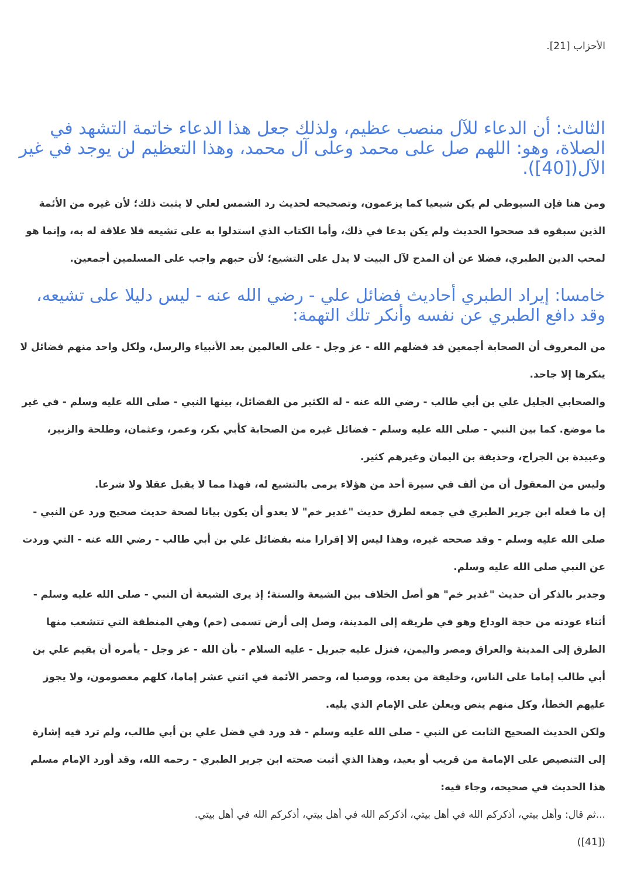الأحزاب [21].
الثالث: أن الدعاء للآل منصب عظيم، ولذلك جعل هذا الدعاء خاتمة التشهد في الصلاة، وهو: اللهم صل على محمد وعلى آل محمد، وهذا التعظيم لن يوجد في غير الآل([40]).
ومن هنا فإن السيوطي لم يكن شيعيا كما يزعمون، وتصحيحه لحديث رد الشمس لعلي لا يثبت ذلك؛ لأن غيره من الأئمة الذين سبقوه قد صححوا الحديث ولم يكن بدعا في ذلك، وأما الكتاب الذي استدلوا به على تشيعه فلا علاقة له به، وإنما هو لمحب الدين الطبري، فضلا عن أن المدح لآل البيت لا يدل على التشيع؛ لأن حبهم واجب على المسلمين أجمعين.
خامسا: إيراد الطبري أحاديث فضائل علي - رضي الله عنه - ليس دليلا على تشيعه، وقد دافع الطبري عن نفسه وأنكر تلك التهمة:
من المعروف أن الصحابة أجمعين قد فضلهم الله - عز وجل - على العالمين بعد الأنبياء والرسل، ولكل واحد منهم فضائل لا ينكرها إلا جاحد.
والصحابي الجليل علي بن أبي طالب - رضي الله عنه - له الكثير من الفضائل، بينها النبي - صلى الله عليه وسلم - في غير ما موضع. كما بين النبي - صلى الله عليه وسلم - فضائل غيره من الصحابة كأبي بكر، وعمر، وعثمان، وطلحة والزبير، وعبيدة بن الجراح، وحذيفة بن اليمان وغيرهم كثير.
وليس من المعقول أن من ألف في سيرة أحد من هؤلاء يرمى بالتشيع له، فهذا مما لا يقبل عقلا ولا شرعا.
إن ما فعله ابن جرير الطبري في جمعه لطرق حديث "غدير خم" لا يعدو أن يكون بيانا لصحة حديث صحيح ورد عن النبي - صلى الله عليه وسلم - وقد صححه غيره، وهذا ليس إلا إقرارا منه بفضائل علي بن أبي طالب - رضي الله عنه - التي وردت عن النبي صلى الله عليه وسلم.
وجدير بالذكر أن حديث "غدير خم" هو أصل الخلاف بين الشيعة والسنة؛ إذ يرى الشيعة أن النبي - صلى الله عليه وسلم - أثناء عودته من حجة الوداع وهو في طريقه إلى المدينة، وصل إلى أرض تسمى (خم) وهي المنطقة التي تتشعب منها الطرق إلى المدينة والعراق ومصر واليمن، فنزل عليه جبريل - عليه السلام - بأن الله - عز وجل - يأمره أن يقيم علي بن أبي طالب إماما على الناس، وخليفة من بعده، ووصيا له، وحصر الأئمة في اثني عشر إماما، كلهم معصومون، ولا يجوز عليهم الخطأ، وكل منهم ينص ويعلن على الإمام الذي يليه.
ولكن الحديث الصحيح الثابت عن النبي - صلى الله عليه وسلم - قد ورد في فضل علي بن أبي طالب، ولم ترد فيه إشارة إلى التنصيص على الإمامة من قريب أو بعيد، وهذا الذي أثبت صحته ابن جرير الطبري - رحمه الله، وقد أورد الإمام مسلم هذا الحديث في صحيحه، وجاء فيه:
...ثم قال: وأهل بيتي، أذكركم الله في أهل بيتي، أذكركم الله في أهل بيتي، أذكركم الله في أهل بيتي.
([41])